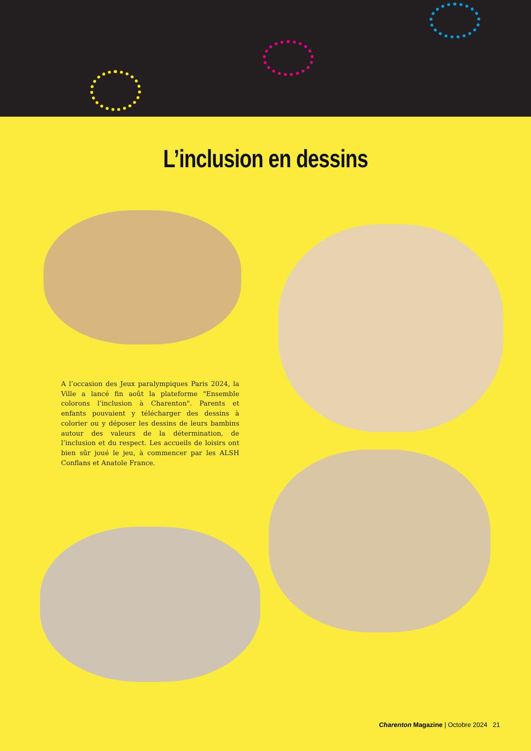L’inclusion en dessins
A l’occasion des Jeux paralympiques Paris 2024, la Ville a lancé fin août la plateforme "Ensemble colorons l’inclusion à Charenton". Parents et enfants pouvaient y télécharger des dessins à colorier ou y déposer les dessins de leurs bambins autour des valeurs de la détermination, de l’inclusion et du respect. Les accueils de loisirs ont bien sûr joué le jeu, à commencer par les ALSH Conflans et Anatole France.
Charenton Magazine | Octobre 2024 21